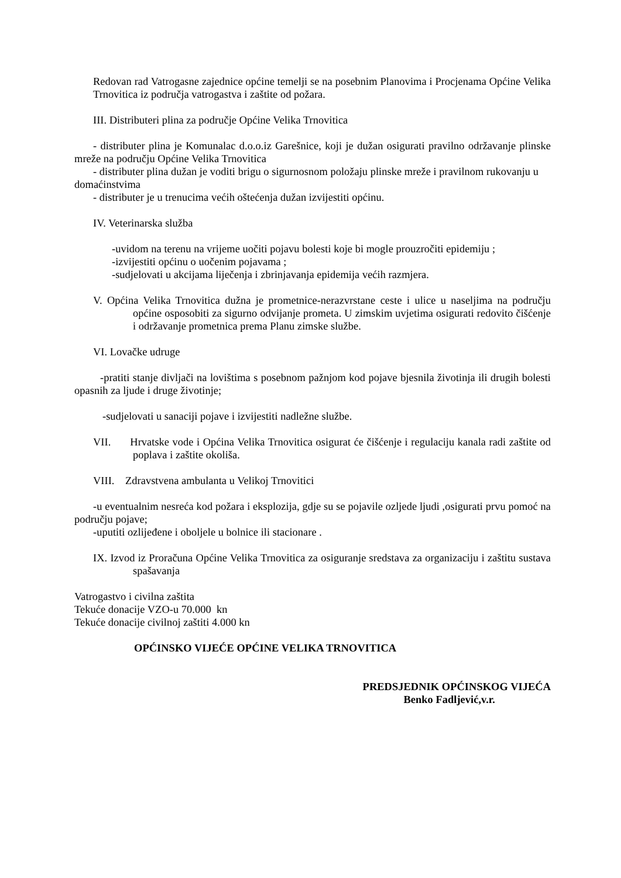Redovan rad Vatrogasne zajednice općine temelji se na posebnim Planovima i Procjenama Općine Velika Trnovitica iz područja vatrogastva i zaštite od požara.
III. Distributeri plina za područje Općine Velika Trnovitica
- distributer plina je Komunalac d.o.o.iz Garešnice, koji je dužan osigurati pravilno održavanje plinske mreže na području Općine Velika Trnovitica
- distributer plina dužan je voditi brigu o sigurnosnom položaju plinske mreže i pravilnom rukovanju u domaćinstvima
- distributer je u trenucima većih oštećenja dužan izvijestiti općinu.
IV. Veterinarska služba
-uvidom na terenu na vrijeme uočiti pojavu bolesti koje bi mogle prouzročiti epidemiju ;
-izvijestiti općinu o uočenim pojavama ;
-sudjelovati u akcijama liječenja i zbrinjavanja epidemija većih razmjera.
V. Općina Velika Trnovitica dužna je prometnice-nerazvrstane ceste i ulice u naseljima na području općine osposobiti za sigurno odvijanje prometa. U zimskim uvjetima osigurati redovito čišćenje i održavanje prometnica prema Planu zimske službe.
VI. Lovačke udruge
-pratiti stanje divljači na lovištima s posebnom pažnjom kod pojave bjesnila životinja ili drugih bolesti opasnih za ljude i druge životinje;
-sudjelovati u sanaciji pojave i izvijestiti nadležne službe.
VII. Hrvatske vode i Općina Velika Trnovitica osigurat će čišćenje i regulaciju kanala radi zaštite od poplava i zaštite okoliša.
VIII. Zdravstvena ambulanta u Velikoj Trnovitici
-u eventualnim nesreća kod požara i eksplozija, gdje su se pojavile ozljede ljudi ,osigurati prvu pomoć na području pojave;
-uputiti ozlijeđene i oboljele u bolnice ili stacionare .
IX. Izvod iz Proračuna Općine Velika Trnovitica za osiguranje sredstava za organizaciju i zaštitu sustava spašavanja
Vatrogastvo i civilna zaštita
Tekuće donacije VZO-u 70.000 kn
Tekuće donacije civilnoj zaštiti 4.000 kn
OPĆINSKO VIJEĆE OPĆINE VELIKA TRNOVITICA
PREDSJEDNIK OPĆINSKOG VIJEĆA
Benko Fadljević,v.r.